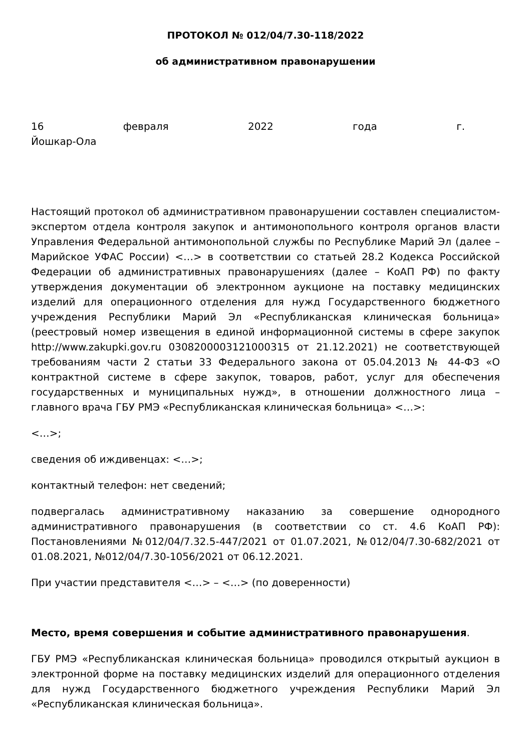ПРОТОКОЛ № 012/04/7.30-118/2022
об административном правонарушении
16 февраля 2022 года г.
Йошкар-Ола
Настоящий протокол об административном правонарушении составлен специалистом-экспертом отдела контроля закупок и антимонопольного контроля органов власти Управления Федеральной антимонопольной службы по Республике Марий Эл (далее – Марийское УФАС России) <…> в соответствии со статьей 28.2 Кодекса Российской Федерации об административных правонарушениях (далее – КоАП РФ) по факту утверждения документации об электронном аукционе на поставку медицинских изделий для операционного отделения для нужд Государственного бюджетного учреждения Республики Марий Эл «Республиканская клиническая больница» (реестровый номер извещения в единой информационной системы в сфере закупок http://www.zakupki.gov.ru 0308200003121000315 от 21.12.2021) не соответствующей требованиям части 2 статьи 33 Федерального закона от 05.04.2013 № 44-ФЗ «О контрактной системе в сфере закупок, товаров, работ, услуг для обеспечения государственных и муниципальных нужд», в отношении должностного лица – главного врача ГБУ РМЭ «Республиканская клиническая больница» <…>:
<…>;
сведения об иждивенцах: <…>;
контактный телефон: нет сведений;
подвергалась административному наказанию за совершение однородного административного правонарушения (в соответствии со ст. 4.6 КоАП РФ): Постановлениями №012/04/7.32.5-447/2021 от 01.07.2021, №012/04/7.30-682/2021 от 01.08.2021, №012/04/7.30-1056/2021 от 06.12.2021.
При участии представителя <…> – <…> (по доверенности)
Место, время совершения и событие административного правонарушения.
ГБУ РМЭ «Республиканская клиническая больница» проводился открытый аукцион в электронной форме на поставку медицинских изделий для операционного отделения для нужд Государственного бюджетного учреждения Республики Марий Эл «Республиканская клиническая больница».